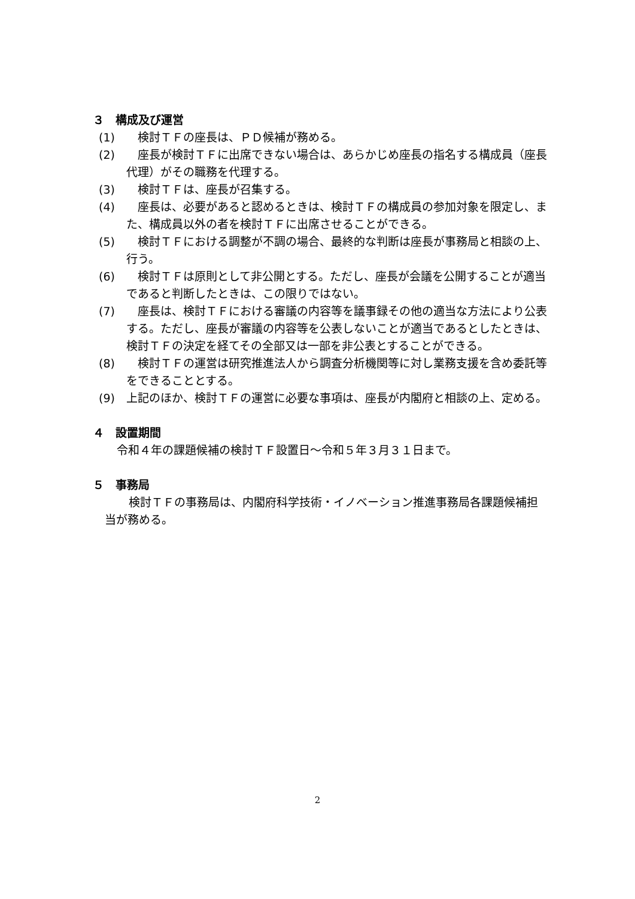３　構成及び運営
(1)　検討ＴＦの座長は、ＰＤ候補が務める。
(2)　座長が検討ＴＦに出席できない場合は、あらかじめ座長の指名する構成員（座長代理）がその職務を代理する。
(3)　検討ＴＦは、座長が召集する。
(4)　座長は、必要があると認めるときは、検討ＴＦの構成員の参加対象を限定し、また、構成員以外の者を検討ＴＦに出席させることができる。
(5)　検討ＴＦにおける調整が不調の場合、最終的な判断は座長が事務局と相談の上、行う。
(6)　検討ＴＦは原則として非公開とする。ただし、座長が会議を公開することが適当であると判断したときは、この限りではない。
(7)　座長は、検討ＴＦにおける審議の内容等を議事録その他の適当な方法により公表する。ただし、座長が審議の内容等を公表しないことが適当であるとしたときは、検討ＴＦの決定を経てその全部又は一部を非公表とすることができる。
(8)　検討ＴＦの運営は研究推進法人から調査分析機関等に対し業務支援を含め委託等をできることとする。
(9) 上記のほか、検討ＴＦの運営に必要な事項は、座長が内閣府と相談の上、定める。
４　設置期間
令和４年の課題候補の検討ＴＦ設置日～令和５年３月３１日まで。
５　事務局
検討ＴＦの事務局は、内閣府科学技術・イノベーション推進事務局各課題候補担当が務める。
2